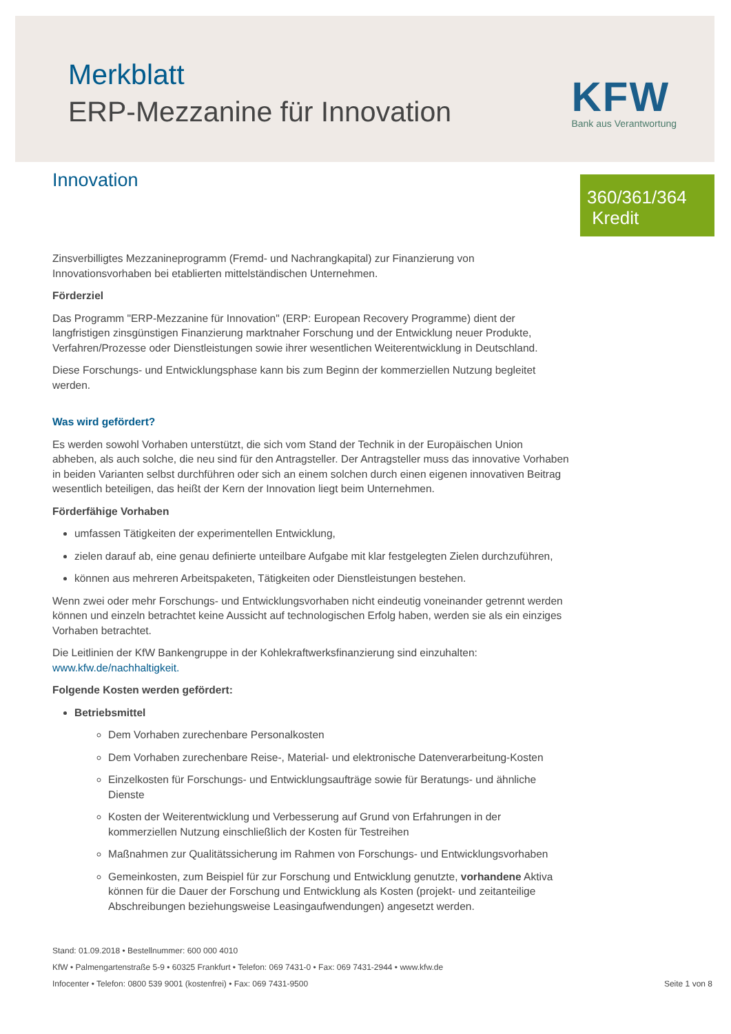Merkblatt
ERP-Mezzanine für Innovation
KFW
Bank aus Verantwortung
Innovation
360/361/364
Kredit
Zinsverbilligtes Mezzanineprogramm (Fremd- und Nachrangkapital) zur Finanzierung von Innovationsvorhaben bei etablierten mittelständischen Unternehmen.
Förderziel
Das Programm "ERP-Mezzanine für Innovation" (ERP: European Recovery Programme) dient der langfristigen zinsgünstigen Finanzierung marktnaher Forschung und der Entwicklung neuer Produkte, Verfahren/Prozesse oder Dienstleistungen sowie ihrer wesentlichen Weiterentwicklung in Deutschland.
Diese Forschungs- und Entwicklungsphase kann bis zum Beginn der kommerziellen Nutzung begleitet werden.
Was wird gefördert?
Es werden sowohl Vorhaben unterstützt, die sich vom Stand der Technik in der Europäischen Union abheben, als auch solche, die neu sind für den Antragsteller. Der Antragsteller muss das innovative Vorhaben in beiden Varianten selbst durchführen oder sich an einem solchen durch einen eigenen innovativen Beitrag wesentlich beteiligen, das heißt der Kern der Innovation liegt beim Unternehmen.
Förderfähige Vorhaben
umfassen Tätigkeiten der experimentellen Entwicklung,
zielen darauf ab, eine genau definierte unteilbare Aufgabe mit klar festgelegten Zielen durchzuführen,
können aus mehreren Arbeitspaketen, Tätigkeiten oder Dienstleistungen bestehen.
Wenn zwei oder mehr Forschungs- und Entwicklungsvorhaben nicht eindeutig voneinander getrennt werden können und einzeln betrachtet keine Aussicht auf technologischen Erfolg haben, werden sie als ein einziges Vorhaben betrachtet.
Die Leitlinien der KfW Bankengruppe in der Kohlekraftwerksfinanzierung sind einzuhalten: www.kfw.de/nachhaltigkeit.
Folgende Kosten werden gefördert:
Betriebsmittel
Dem Vorhaben zurechenbare Personalkosten
Dem Vorhaben zurechenbare Reise-, Material- und elektronische Datenverarbeitung-Kosten
Einzelkosten für Forschungs- und Entwicklungsaufträge sowie für Beratungs- und ähnliche Dienste
Kosten der Weiterentwicklung und Verbesserung auf Grund von Erfahrungen in der kommerziellen Nutzung einschließlich der Kosten für Testreihen
Maßnahmen zur Qualitätssicherung im Rahmen von Forschungs- und Entwicklungsvorhaben
Gemeinkosten, zum Beispiel für zur Forschung und Entwicklung genutzte, vorhandene Aktiva können für die Dauer der Forschung und Entwicklung als Kosten (projekt- und zeitanteilige Abschreibungen beziehungsweise Leasingaufwendungen) angesetzt werden.
Stand: 01.09.2018 • Bestellnummer: 600 000 4010
KfW • Palmengartenstraße 5-9 • 60325 Frankfurt • Telefon: 069 7431-0 • Fax: 069 7431-2944 • www.kfw.de
Seite 1 von 8 Infocenter • Telefon: 0800 539 9001 (kostenfrei) • Fax: 069 7431-9500